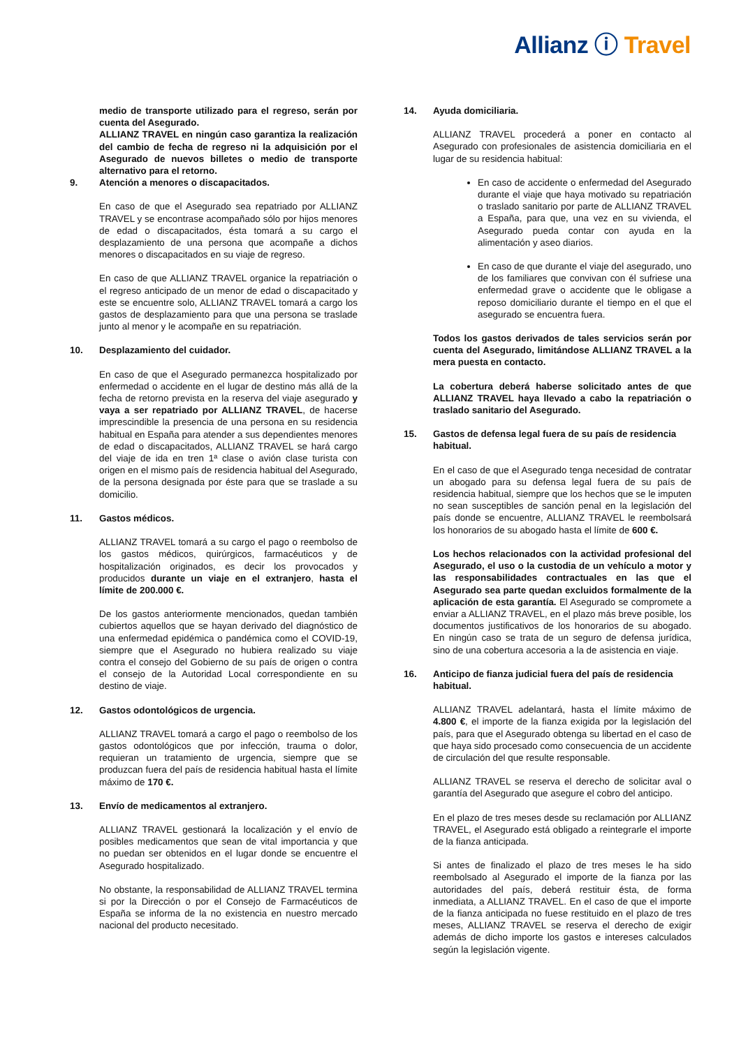Allianz ⓘ Travel
medio de transporte utilizado para el regreso, serán por cuenta del Asegurado.
ALLIANZ TRAVEL en ningún caso garantiza la realización del cambio de fecha de regreso ni la adquisición por el Asegurado de nuevos billetes o medio de transporte alternativo para el retorno.
9. Atención a menores o discapacitados.
En caso de que el Asegurado sea repatriado por ALLIANZ TRAVEL y se encontrase acompañado sólo por hijos menores de edad o discapacitados, ésta tomará a su cargo el desplazamiento de una persona que acompañe a dichos menores o discapacitados en su viaje de regreso.
En caso de que ALLIANZ TRAVEL organice la repatriación o el regreso anticipado de un menor de edad o discapacitado y este se encuentre solo, ALLIANZ TRAVEL tomará a cargo los gastos de desplazamiento para que una persona se traslade junto al menor y le acompañe en su repatriación.
10. Desplazamiento del cuidador.
En caso de que el Asegurado permanezca hospitalizado por enfermedad o accidente en el lugar de destino más allá de la fecha de retorno prevista en la reserva del viaje asegurado y vaya a ser repatriado por ALLIANZ TRAVEL, de hacerse imprescindible la presencia de una persona en su residencia habitual en España para atender a sus dependientes menores de edad o discapacitados, ALLIANZ TRAVEL se hará cargo del viaje de ida en tren 1ª clase o avión clase turista con origen en el mismo país de residencia habitual del Asegurado, de la persona designada por éste para que se traslade a su domicilio.
11. Gastos médicos.
ALLIANZ TRAVEL tomará a su cargo el pago o reembolso de los gastos médicos, quirúrgicos, farmacéuticos y de hospitalización originados, es decir los provocados y producidos durante un viaje en el extranjero, hasta el límite de 200.000 €.
De los gastos anteriormente mencionados, quedan también cubiertos aquellos que se hayan derivado del diagnóstico de una enfermedad epidémica o pandémica como el COVID-19, siempre que el Asegurado no hubiera realizado su viaje contra el consejo del Gobierno de su país de origen o contra el consejo de la Autoridad Local correspondiente en su destino de viaje.
12. Gastos odontológicos de urgencia.
ALLIANZ TRAVEL tomará a cargo el pago o reembolso de los gastos odontológicos que por infección, trauma o dolor, requieran un tratamiento de urgencia, siempre que se produzcan fuera del país de residencia habitual hasta el límite máximo de 170 €.
13. Envío de medicamentos al extranjero.
ALLIANZ TRAVEL gestionará la localización y el envío de posibles medicamentos que sean de vital importancia y que no puedan ser obtenidos en el lugar donde se encuentre el Asegurado hospitalizado.
No obstante, la responsabilidad de ALLIANZ TRAVEL termina si por la Dirección o por el Consejo de Farmacéuticos de España se informa de la no existencia en nuestro mercado nacional del producto necesitado.
14. Ayuda domiciliaria.
ALLIANZ TRAVEL procederá a poner en contacto al Asegurado con profesionales de asistencia domiciliaria en el lugar de su residencia habitual:
En caso de accidente o enfermedad del Asegurado durante el viaje que haya motivado su repatriación o traslado sanitario por parte de ALLIANZ TRAVEL a España, para que, una vez en su vivienda, el Asegurado pueda contar con ayuda en la alimentación y aseo diarios.
En caso de que durante el viaje del asegurado, uno de los familiares que convivan con él sufriese una enfermedad grave o accidente que le obligase a reposo domiciliario durante el tiempo en el que el asegurado se encuentra fuera.
Todos los gastos derivados de tales servicios serán por cuenta del Asegurado, limitándose ALLIANZ TRAVEL a la mera puesta en contacto.
La cobertura deberá haberse solicitado antes de que ALLIANZ TRAVEL haya llevado a cabo la repatriación o traslado sanitario del Asegurado.
15. Gastos de defensa legal fuera de su país de residencia habitual.
En el caso de que el Asegurado tenga necesidad de contratar un abogado para su defensa legal fuera de su país de residencia habitual, siempre que los hechos que se le imputen no sean susceptibles de sanción penal en la legislación del país donde se encuentre, ALLIANZ TRAVEL le reembolsará los honorarios de su abogado hasta el límite de 600 €.
Los hechos relacionados con la actividad profesional del Asegurado, el uso o la custodia de un vehículo a motor y las responsabilidades contractuales en las que el Asegurado sea parte quedan excluidos formalmente de la aplicación de esta garantía. El Asegurado se compromete a enviar a ALLIANZ TRAVEL, en el plazo más breve posible, los documentos justificativos de los honorarios de su abogado. En ningún caso se trata de un seguro de defensa jurídica, sino de una cobertura accesoria a la de asistencia en viaje.
16. Anticipo de fianza judicial fuera del país de residencia habitual.
ALLIANZ TRAVEL adelantará, hasta el límite máximo de 4.800 €, el importe de la fianza exigida por la legislación del país, para que el Asegurado obtenga su libertad en el caso de que haya sido procesado como consecuencia de un accidente de circulación del que resulte responsable.
ALLIANZ TRAVEL se reserva el derecho de solicitar aval o garantía del Asegurado que asegure el cobro del anticipo.
En el plazo de tres meses desde su reclamación por ALLIANZ TRAVEL, el Asegurado está obligado a reintegrarle el importe de la fianza anticipada.
Si antes de finalizado el plazo de tres meses le ha sido reembolsado al Asegurado el importe de la fianza por las autoridades del país, deberá restituir ésta, de forma inmediata, a ALLIANZ TRAVEL. En el caso de que el importe de la fianza anticipada no fuese restituido en el plazo de tres meses, ALLIANZ TRAVEL se reserva el derecho de exigir además de dicho importe los gastos e intereses calculados según la legislación vigente.